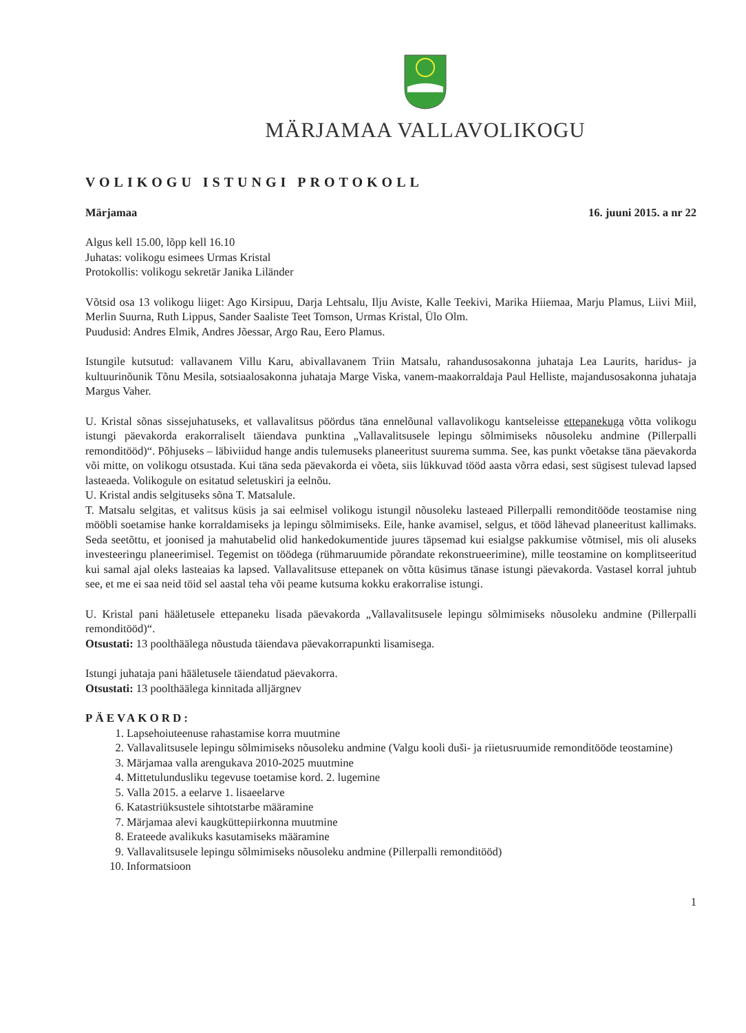MÄRJAMAA VALLAVOLIKOGU
VOLIKOGU ISTUNGI PROTOKOLL
Märjamaa 16. juuni 2015. a nr 22
Algus kell 15.00, lõpp kell 16.10
Juhatas: volikogu esimees Urmas Kristal
Protokollis: volikogu sekretär Janika Liländer
Võtsid osa 13 volikogu liiget: Ago Kirsipuu, Darja Lehtsalu, Ilju Aviste, Kalle Teekivi, Marika Hiiemaa, Marju Plamus, Liivi Miil, Merlin Suurna, Ruth Lippus, Sander Saaliste Teet Tomson, Urmas Kristal, Ülo Olm.
Puudusid: Andres Elmik, Andres Jõessar, Argo Rau, Eero Plamus.
Istungile kutsutud: vallavanem Villu Karu, abivallavanem Triin Matsalu, rahandusosakonna juhataja Lea Laurits, haridus- ja kultuurinõunik Tõnu Mesila, sotsiaalosakonna juhataja Marge Viska, vanem-maakorraldaja Paul Helliste, majandusosakonna juhataja Margus Vaher.
U. Kristal sõnas sissejuhatuseks, et vallavalitsus pöördus täna ennelõunal vallavolikogu kantseleisse ettepanekuga võtta volikogu istungi päevakorda erakorraliselt täiendava punktina „Vallavalitsusele lepingu sõlmimiseks nõusoleku andmine (Pillerpalli remonditööd)“. Põhjuseks – läbiviidud hange andis tulemuseks planeeritust suurema summa. See, kas punkt võetakse täna päevakorda või mitte, on volikogu otsustada. Kui täna seda päevakorda ei võeta, siis lükkuvad tööd aasta võrra edasi, sest sügisest tulevad lapsed lasteaeda. Volikogule on esitatud seletuskiri ja eelnõu.
U. Kristal andis selgituseks sõna T. Matsalule.
T. Matsalu selgitas, et valitsus küsis ja sai eelmisel volikogu istungil nõusoleku lasteaed Pillerpalli remonditööde teostamise ning mööbli soetamise hanke korraldamiseks ja lepingu sõlmimiseks. Eile, hanke avamisel, selgus, et tööd lähevad planeeritust kallimaks. Seda seetõttu, et joonised ja mahutabelid olid hankedokumentide juures täpsemad kui esialgse pakkumise võtmisel, mis oli aluseks investeeringu planeerimisel. Tegemist on töödega (rühmaruumide põrandate rekonstrueerimine), mille teostamine on komplitseeritud kui samal ajal oleks lasteaias ka lapsed. Vallavalitsuse ettepanek on võtta küsimus tänase istungi päevakorda. Vastasel korral juhtub see, et me ei saa neid töid sel aastal teha või peame kutsuma kokku erakorralise istungi.
U. Kristal pani hääletusele ettepaneku lisada päevakorda „Vallavalitsusele lepingu sõlmimiseks nõusoleku andmine (Pillerpalli remonditööd)“.
Otsustati: 13 poolthäälega nõustuda täiendava päevakorrapunkti lisamisega.
Istungi juhataja pani hääletusele täiendatud päevakorra.
Otsustati: 13 poolthäälega kinnitada alljärgnev
PÄEVAKORD:
1. Lapsehoiuteenuse rahastamise korra muutmine
2. Vallavalitsusele lepingu sõlmimiseks nõusoleku andmine (Valgu kooli duši- ja riietusruumide remonditööde teostamine)
3. Märjamaa valla arengukava 2010-2025 muutmine
4. Mittetulundusliku tegevuse toetamise kord. 2. lugemine
5. Valla 2015. a eelarve 1. lisaeelarve
6. Katastriüksustele sihtotstarbe määramine
7. Märjamaa alevi kaugküttepiirkonna muutmine
8. Erateede avalikuks kasutamiseks määramine
9. Vallavalitsusele lepingu sõlmimiseks nõusoleku andmine (Pillerpalli remonditööd)
10. Informatsioon
1